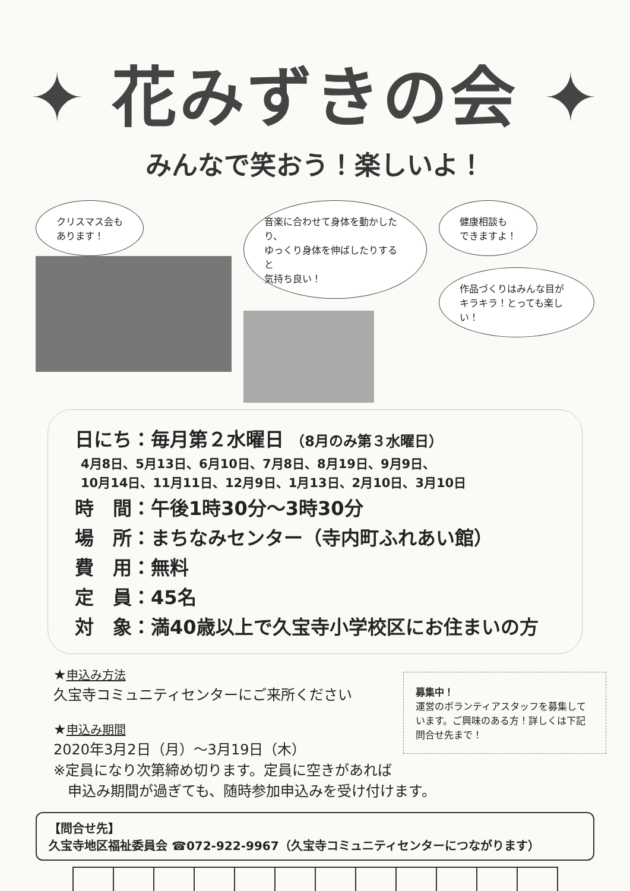✦ 花みずきの会 ✦
みんなで笑おう！楽しいよ！
クリスマス会も
あります！
音楽に合わせて身体を動かしたり、
ゆっくり身体を伸ばしたりすると
気持ち良い！
健康相談も
できますよ！
作品づくりはみんな目が
キラキラ！とっても楽しい！
日にち：毎月第２水曜日 （8月のみ第３水曜日）
4月8日、5月13日、6月10日、7月8日、8月19日、9月9日、
10月14日、11月11日、12月9日、1月13日、2月10日、3月10日
時　間：午後1時30分～3時30分
場　所：まちなみセンター（寺内町ふれあい館）
費　用：無料
定　員：45名
対　象：満40歳以上で久宝寺小学校区にお住まいの方
募集中！
運営のボランティアスタッフを募集しています。ご興味のある方！詳しくは下記問合せ先まで！
★申込み方法
久宝寺コミュニティセンターにご来所ください
★申込み期間
2020年3月2日（月）～3月19日（木）
※定員になり次第締め切ります。定員に空きがあれば
　申込み期間が過ぎても、随時参加申込みを受け付けます。
【問合せ先】
久宝寺地区福祉委員会 ☎072-922-9967（久宝寺コミュニティセンターにつながります）